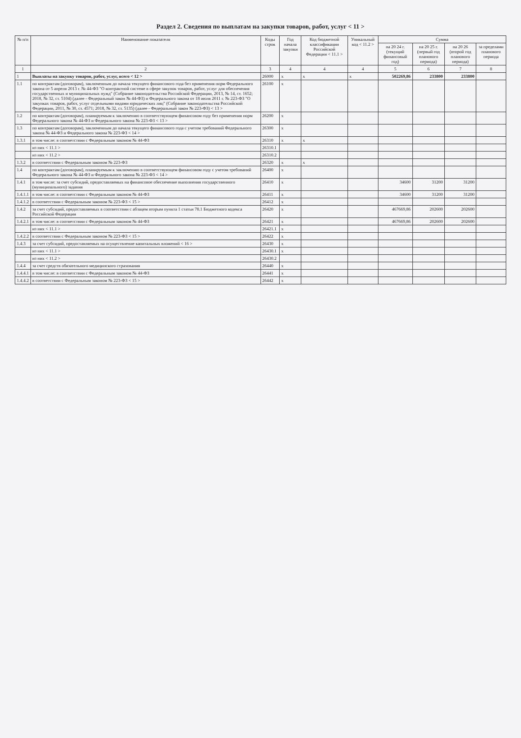Раздел 2. Сведения по выплатам на закупки товаров, работ, услуг < 11 >
| № п/п | Наименование показателя | Коды строк | Год начала закупки | Код бюджетной классификации Российской Федерации < 11.1 > | Уникальный код < 11.2 > | Сумма | | | |
| --- | --- | --- | --- | --- | --- | --- | --- | --- | --- |
| | | | | | | на 20 24 г. (текущий финансовый год) | на 20 25 г. (первый год планового периода) | на 20 26 (второй год планового периода) | за пределами планового периода |
| 1 | 2 | 3 | 4 | 4 | 4 | 5 | 6 | 7 | 8 |
| 1 | Выплаты на закупку товаров, работ, услуг, всего < 12 > | 26000 | x | x | x | 502269,86 | 233800 | 233800 | |
| 1.1 | по контрактам (договорам), заключенным до начала текущего финансового года без применения норм Федерального закона от 5 апреля 2013 г. № 44-ФЗ "О контрактной системе в сфере закупок товаров, работ, услуг для обеспечения государственных и муниципальных нужд" (Собрание законодательства Российской Федерации, 2013, № 14, ст. 1652; 2018, № 32, ст. 5104) (далее - Федеральный закон № 44-ФЗ) и Федерального закона от 18 июля 2011 г. № 223-ФЗ "О закупках товаров, работ, услуг отдельными видами юридических лиц" (Собрание законодательства Российской Федерации, 2011, № 30, ст. 4571; 2018, № 32, ст. 5135) (далее - Федеральный закон № 223-ФЗ) < 13 > | 26100 | x | | | | | | |
| 1.2 | по контрактам (договорам), планируемым к заключению в соответствующем финансовом году без применения норм Федерального закона № 44-ФЗ и Федерального закона № 223-ФЗ < 13 > | 26200 | x | | | | | | |
| 1.3 | по контрактам (договорам), заключенным до начала текущего финансового года с учетом требований Федерального закона № 44-ФЗ и Федерального закона № 223-ФЗ < 14 > | 26300 | x | | | | | | |
| 1.3.1 | в том числе: в соответствии с Федеральным законом № 44-ФЗ | 26310 | x | x | | | | | |
| | из них < 11.1 > | 26310.1 | | | | | | | |
| | из них < 11.2 > | 26310.2 | | | | | | | |
| 1.3.2 | в соответствии с Федеральным законом № 223-ФЗ | 26320 | x | x | | | | | |
| 1.4 | по контрактам (договорам), планируемым к заключению в соответствующем финансовом году с учетом требований Федерального закона № 44-ФЗ и Федерального закона № 223-ФЗ < 14 > | 26400 | x | | | | | | |
| 1.4.1 | в том числе: за счет субсидий, предоставляемых на финансовое обеспечение выполнения государственного (муниципального) задания | 26410 | x | | | 34600 | 31200 | 31200 | |
| 1.4.1.1 | в том числе: в соответствии с Федеральным законом № 44-ФЗ | 26411 | x | | | 34600 | 31200 | 31200 | |
| 1.4.1.2 | в соответствии с Федеральным законом № 223-ФЗ < 15 > | 26412 | x | | | | | | |
| 1.4.2 | за счет субсидий, предоставляемых в соответствии с абзацем вторым пункта 1 статьи 78.1 Бюджетного кодекса Российской Федерации | 26420 | x | | | 467669,86 | 202600 | 202600 | |
| 1.4.2.1 | в том числе: в соответствии с Федеральным законом № 44-ФЗ | 26421 | x | | | 467669,86 | 202600 | 202600 | |
| | из них < 11.1 > | 26421.1 | x | | | | | | |
| 1.4.2.2 | в соответствии с Федеральным законом № 223-ФЗ < 15 > | 26422 | x | | | | | | |
| 1.4.3 | за счет субсидий, предоставляемых на осуществление капитальных вложений < 16 > | 26430 | x | | | | | | |
| | из них < 11.1 > | 26430.1 | x | | | | | | |
| | из них < 11.2 > | 26430.2 | | | | | | | |
| 1.4.4 | за счет средств обязательного медицинского страхования | 26440 | x | | | | | | |
| 1.4.4.1 | в том числе: в соответствии с Федеральным законом № 44-ФЗ | 26441 | x | | | | | | |
| 1.4.4.2 | в соответствии с Федеральным законом № 223-ФЗ < 15 > | 26442 | x | | | | | | |